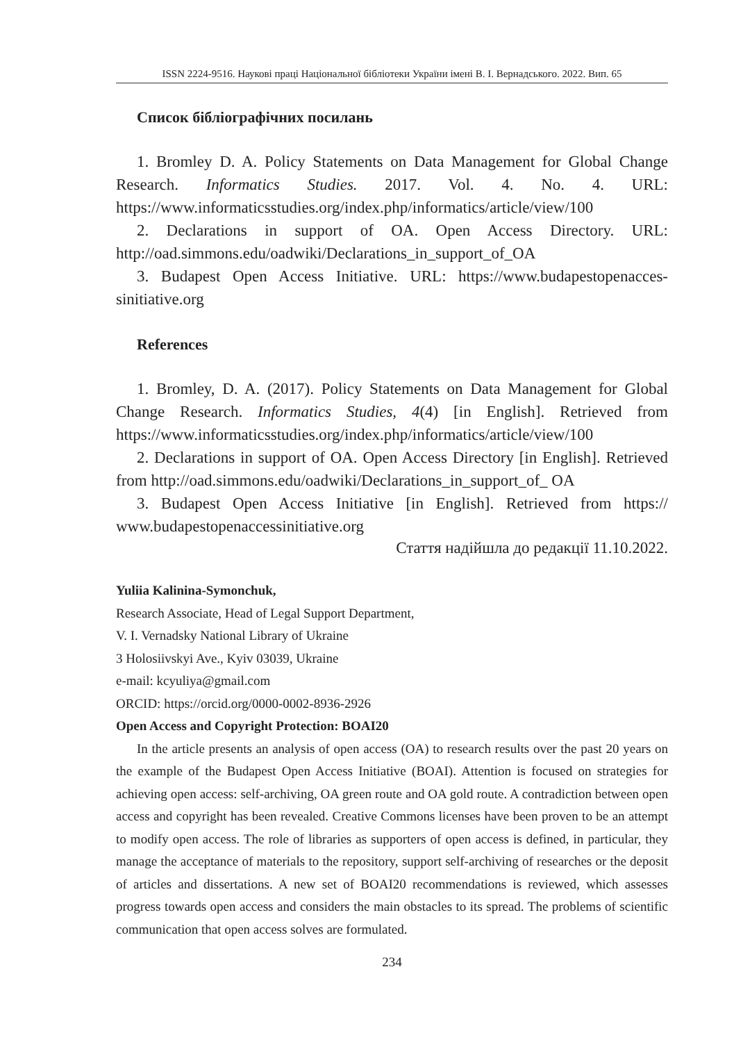ISSN 2224-9516. Наукові праці Національної бібліотеки України імені В. І. Вернадського. 2022. Вип. 65
Список бібліографічних посилань
1. Bromley D. A. Policy Statements on Data Management for Global Change Research. Informatics Studies. 2017. Vol. 4. No. 4. URL: https://www.informaticsstudies.org/index.php/informatics/article/view/100
2. Declarations in support of OA. Open Access Directory. URL: http://oad.simmons.edu/oadwiki/Declarations_in_support_of_OA
3. Budapest Open Access Initiative. URL: https://www.budapestopenacces-sinitiative.org
References
1. Bromley, D. A. (2017). Policy Statements on Data Management for Global Change Research. Informatics Studies, 4(4) [in English]. Retrieved from https://www.informaticsstudies.org/index.php/informatics/article/view/100
2. Declarations in support of OA. Open Access Directory [in English]. Retrieved from http://oad.simmons.edu/oadwiki/Declarations_in_support_of_ OA
3. Budapest Open Access Initiative [in English]. Retrieved from https:// www.budapestopenaccessinitiative.org
Стаття надійшла до редакції 11.10.2022.
Yuliia Kalinina-Symonchuk,
Research Associate, Head of Legal Support Department,
V. I. Vernadsky National Library of Ukraine
3 Holosiivskyi Ave., Kyiv 03039, Ukraine
e-mail: kcyuliya@gmail.com
ORCID: https://orcid.org/0000-0002-8936-2926
Open Access and Copyright Protection: BOAI20
In the article presents an analysis of open access (OA) to research results over the past 20 years on the example of the Budapest Open Access Initiative (BOAI). Attention is focused on strategies for achieving open access: self-archiving, OA green route and OA gold route. A contradiction between open access and copyright has been revealed. Creative Commons licenses have been proven to be an attempt to modify open access. The role of libraries as supporters of open access is defined, in particular, they manage the acceptance of materials to the repository, support self-archiving of researches or the deposit of articles and dissertations. A new set of BOAI20 recommendations is reviewed, which assesses progress towards open access and considers the main obstacles to its spread. The problems of scientific communication that open access solves are formulated.
234